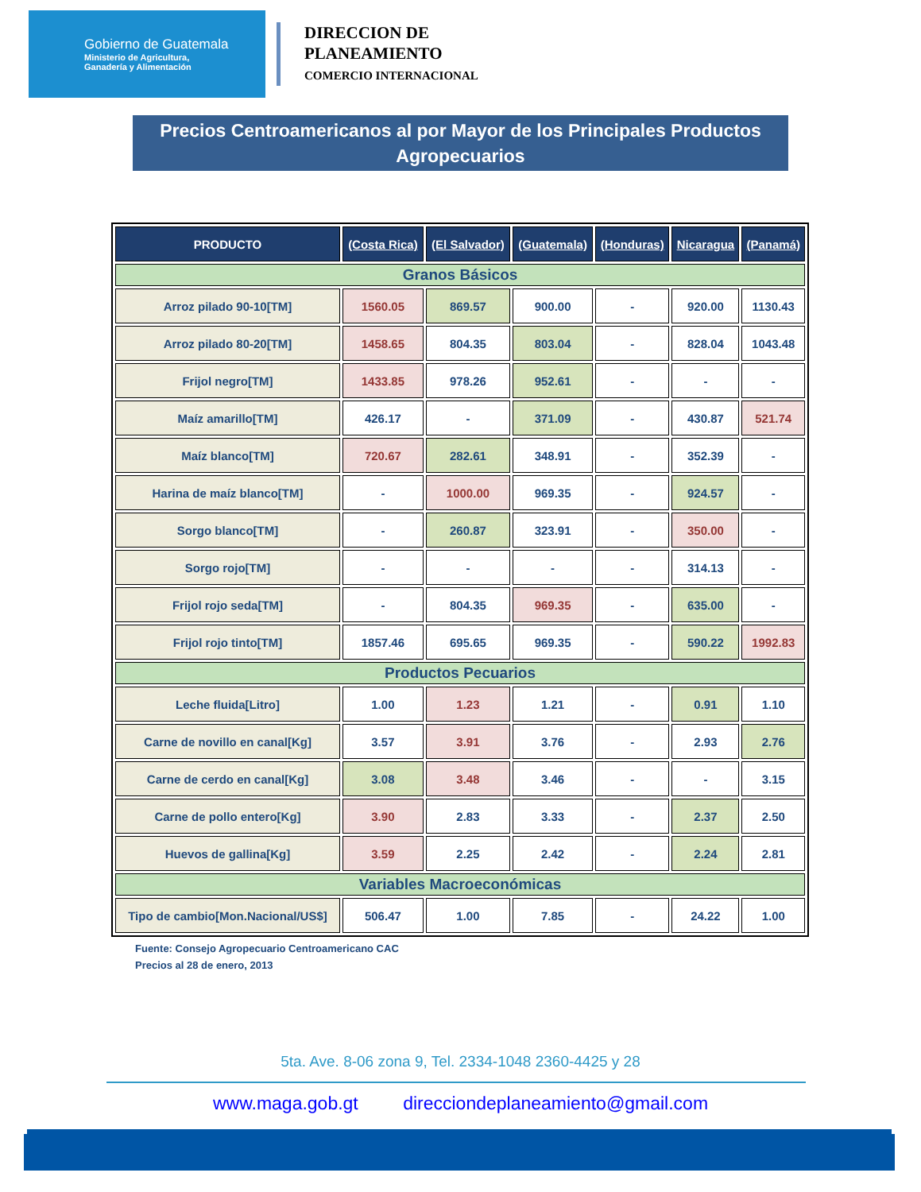Gobierno de Guatemala
Ministerio de Agricultura,
Ganadería y Alimentación
DIRECCION DE
PLANEAMIENTO
COMERCIO INTERNACIONAL
Precios Centroamericanos al por Mayor de los Principales Productos Agropecuarios
| PRODUCTO | (Costa Rica) | (El Salvador) | (Guatemala) | (Honduras) | Nicaragua | (Panamá) |
| --- | --- | --- | --- | --- | --- | --- |
| Granos Básicos | | | | | | |
| Arroz pilado 90-10[TM] | 1560.05 | 869.57 | 900.00 | - | 920.00 | 1130.43 |
| Arroz pilado 80-20[TM] | 1458.65 | 804.35 | 803.04 | - | 828.04 | 1043.48 |
| Frijol negro[TM] | 1433.85 | 978.26 | 952.61 | - | - | - |
| Maíz amarillo[TM] | 426.17 | - | 371.09 | - | 430.87 | 521.74 |
| Maíz blanco[TM] | 720.67 | 282.61 | 348.91 | - | 352.39 | - |
| Harina de maíz blanco[TM] | - | 1000.00 | 969.35 | - | 924.57 | - |
| Sorgo blanco[TM] | - | 260.87 | 323.91 | - | 350.00 | - |
| Sorgo rojo[TM] | - | - | - | - | 314.13 | - |
| Frijol rojo seda[TM] | - | 804.35 | 969.35 | - | 635.00 | - |
| Frijol rojo tinto[TM] | 1857.46 | 695.65 | 969.35 | - | 590.22 | 1992.83 |
| Productos Pecuarios | | | | | | |
| Leche fluida[Litro] | 1.00 | 1.23 | 1.21 | - | 0.91 | 1.10 |
| Carne de novillo en canal[Kg] | 3.57 | 3.91 | 3.76 | - | 2.93 | 2.76 |
| Carne de cerdo en canal[Kg] | 3.08 | 3.48 | 3.46 | - | - | 3.15 |
| Carne de pollo entero[Kg] | 3.90 | 2.83 | 3.33 | - | 2.37 | 2.50 |
| Huevos de gallina[Kg] | 3.59 | 2.25 | 2.42 | - | 2.24 | 2.81 |
| Variables Macroeconómicas | | | | | | |
| Tipo de cambio[Mon.Nacional/US$] | 506.47 | 1.00 | 7.85 | - | 24.22 | 1.00 |
Fuente: Consejo Agropecuario Centroamericano CAC
Precios al 28 de enero, 2013
5ta. Ave. 8-06 zona 9, Tel. 2334-1048 2360-4425 y 28
www.maga.gob.gt direcciondeplaneamiento@gmail.com